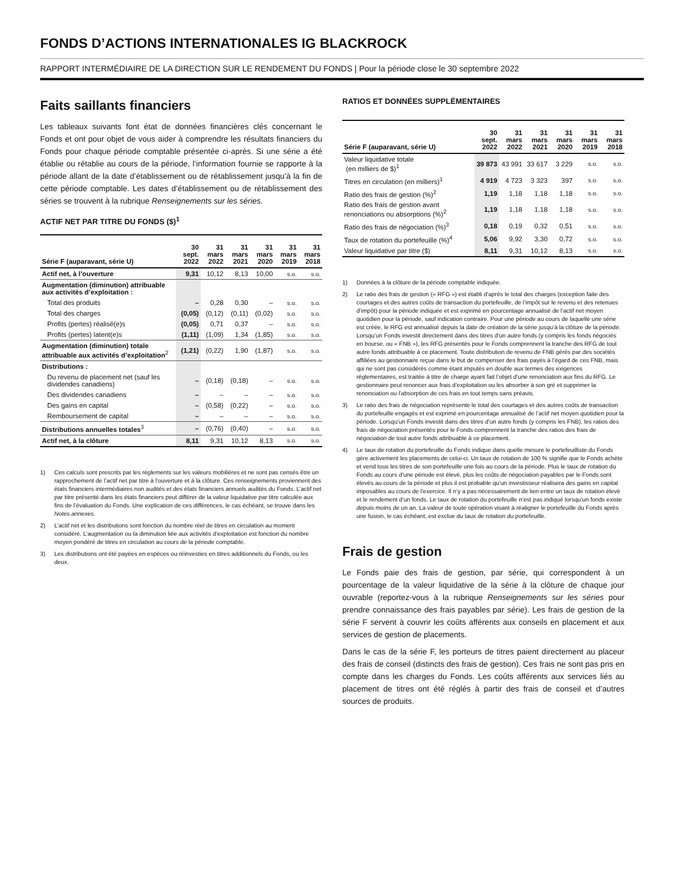FONDS D’ACTIONS INTERNATIONALES IG BLACKROCK
RAPPORT INTERMÉDIAIRE DE LA DIRECTION SUR LE RENDEMENT DU FONDS | Pour la période close le 30 septembre 2022
Faits saillants financiers
Les tableaux suivants font état de données financières clés concernant le Fonds et ont pour objet de vous aider à comprendre les résultats financiers du Fonds pour chaque période comptable présentée ci-après. Si une série a été établie ou rétablie au cours de la période, l’information fournie se rapporte à la période allant de la date d’établissement ou de rétablissement jusqu’à la fin de cette période comptable. Les dates d’établissement ou de rétablissement des séries se trouvent à la rubrique Renseignements sur les séries.
ACTIF NET PAR TITRE DU FONDS ($)<sup>1</sup>
| Série F (auparavant, série U) | 30 sept. 2022 | 31 mars 2022 | 31 mars 2021 | 31 mars 2020 | 31 mars 2019 | 31 mars 2018 |
| --- | --- | --- | --- | --- | --- | --- |
| Actif net, à l’ouverture | 9,31 | 10,12 | 8,13 | 10,00 | s.o. | s.o. |
| Augmentation (diminution) attribuable aux activités d’exploitation : | | | | | | |
| Total des produits | – | 0,28 | 0,30 | – | s.o. | s.o. |
| Total des charges | (0,05) | (0,12) | (0,11) | (0,02) | s.o. | s.o. |
| Profits (pertes) réalisé(e)s | (0,05) | 0,71 | 0,37 | – | s.o. | s.o. |
| Profits (pertes) latent(e)s | (1,11) | (1,09) | 1,34 | (1,85) | s.o. | s.o. |
| Augmentation (diminution) totale attribuable aux activités d’exploitation<sup>2</sup> | (1,21) | (0,22) | 1,90 | (1,87) | s.o. | s.o. |
| Distributions : | | | | | | |
| Du revenu de placement net (sauf les dividendes canadiens) | – | (0,18) | (0,18) | – | s.o. | s.o. |
| Des dividendes canadiens | – | – | – | – | s.o. | s.o. |
| Des gains en capital | – | (0,58) | (0,22) | – | s.o. | s.o. |
| Remboursement de capital | – | – | – | – | s.o. | s.o. |
| Distributions annuelles totales<sup>3</sup> | – | (0,76) | (0,40) | – | s.o. | s.o. |
| Actif net, à la clôture | 8,11 | 9,31 | 10,12 | 8,13 | s.o. | s.o. |
1) Ces calculs sont prescrits par les règlements sur les valeurs mobilières et ne sont pas censés être un rapprochement de l’actif net par titre à l’ouverture et à la clôture. Ces renseignements proviennent des états financiers intermédiaires non audités et des états financiers annuels audités du Fonds. L’actif net par titre présenté dans les états financiers peut différer de la valeur liquidative par titre calculée aux fins de l’évaluation du Fonds. Une explication de ces différences, le cas échéant, se trouve dans les Notes annexes.
2) L’actif net et les distributions sont fonction du nombre réel de titres en circulation au moment considéré. L’augmentation ou la diminution liée aux activités d’exploitation est fonction du nombre moyen pondéré de titres en circulation au cours de la période comptable.
3) Les distributions ont été payées en espèces ou réinvesties en titres additionnels du Fonds, ou les deux.
RATIOS ET DONNÉES SUPPLÉMENTAIRES
| Série F (auparavant, série U) | 30 sept. 2022 | 31 mars 2022 | 31 mars 2021 | 31 mars 2020 | 31 mars 2019 | 31 mars 2018 |
| --- | --- | --- | --- | --- | --- | --- |
| Valeur liquidative totale (en milliers de $)<sup>1</sup> | 39 873 | 43 991 | 33 617 | 3 229 | s.o. | s.o. |
| Titres en circulation (en milliers)<sup>1</sup> | 4 919 | 4 723 | 3 323 | 397 | s.o. | s.o. |
| Ratio des frais de gestion (%)<sup>2</sup> | 1,19 | 1,18 | 1,18 | 1,18 | s.o. | s.o. |
| Ratio des frais de gestion avant renonciations ou absorptions (%)<sup>2</sup> | 1,19 | 1,18 | 1,18 | 1,18 | s.o. | s.o. |
| Ratio des frais de négociation (%)<sup>3</sup> | 0,18 | 0,19 | 0,32 | 0,51 | s.o. | s.o. |
| Taux de rotation du portefeuille (%)<sup>4</sup> | 5,06 | 9,92 | 3,30 | 0,72 | s.o. | s.o. |
| Valeur liquidative par titre ($) | 8,11 | 9,31 | 10,12 | 8,13 | s.o. | s.o. |
1) Données à la clôture de la période comptable indiquée.
2) Le ratio des frais de gestion (« RFG ») est établi d’après le total des charges (exception faite des courtages et des autres coûts de transaction du portefeuille, de l’impôt sur le revenu et des retenues d’impôt) pour la période indiquée et est exprimé en pourcentage annualisé de l’actif net moyen quotidien pour la période, sauf indication contraire. Pour une période au cours de laquelle une série est créée, le RFG est annualisé depuis la date de création de la série jusqu’à la clôture de la période. Lorsqu’un Fonds investit directement dans des titres d’un autre fonds (y compris les fonds négociés en bourse, ou « FNB »), les RFG présentés pour le Fonds comprennent la tranche des RFG de tout autre fonds attribuable à ce placement. Toute distribution de revenu de FNB gérés par des sociétés affiliées au gestionnaire reçue dans le but de compenser des frais payés à l’égard de ces FNB, mais qui ne sont pas considérés comme étant imputés en double aux termes des exigences réglementaires, est traitée à titre de charge ayant fait l’objet d’une renonciation aux fins du RFG. Le gestionnaire peut renoncer aux frais d’exploitation ou les absorber à son gré et supprimer la renonciation ou l’absorption de ces frais en tout temps sans préavis.
3) Le ratio des frais de négociation représente le total des courtages et des autres coûts de transaction du portefeuille engagés et est exprimé en pourcentage annualisé de l’actif net moyen quotidien pour la période. Lorsqu’un Fonds investit dans des titres d’un autre fonds (y compris les FNB), les ratios des frais de négociation présentés pour le Fonds comprennent la tranche des ratios des frais de négociation de tout autre fonds attribuable à ce placement.
4) Le taux de rotation du portefeuille du Fonds indique dans quelle mesure le portefeuilliste du Fonds gère activement les placements de celui-ci. Un taux de rotation de 100 % signifie que le Fonds achète et vend tous les titres de son portefeuille une fois au cours de la période. Plus le taux de rotation du Fonds au cours d’une période est élevé, plus les coûts de négociation payables par le Fonds sont élevés au cours de la période et plus il est probable qu’un investisseur réalisera des gains en capital imposables au cours de l’exercice. Il n’y a pas nécessairement de lien entre un taux de rotation élevé et le rendement d’un fonds. Le taux de rotation du portefeuille n’est pas indiqué lorsqu’un fonds existe depuis moins de un an. La valeur de toute opération visant à réaligner le portefeuille du Fonds après une fusion, le cas échéant, est exclue du taux de rotation du portefeuille.
Frais de gestion
Le Fonds paie des frais de gestion, par série, qui correspondent à un pourcentage de la valeur liquidative de la série à la clôture de chaque jour ouvrable (reportez-vous à la rubrique Renseignements sur les séries pour prendre connaissance des frais payables par série). Les frais de gestion de la série F servent à couvrir les coûts afférents aux conseils en placement et aux services de gestion de placements.
Dans le cas de la série F, les porteurs de titres paient directement au placeur des frais de conseil (distincts des frais de gestion). Ces frais ne sont pas pris en compte dans les charges du Fonds. Les coûts afférents aux services liés au placement de titres ont été réglés à partir des frais de conseil et d’autres sources de produits.